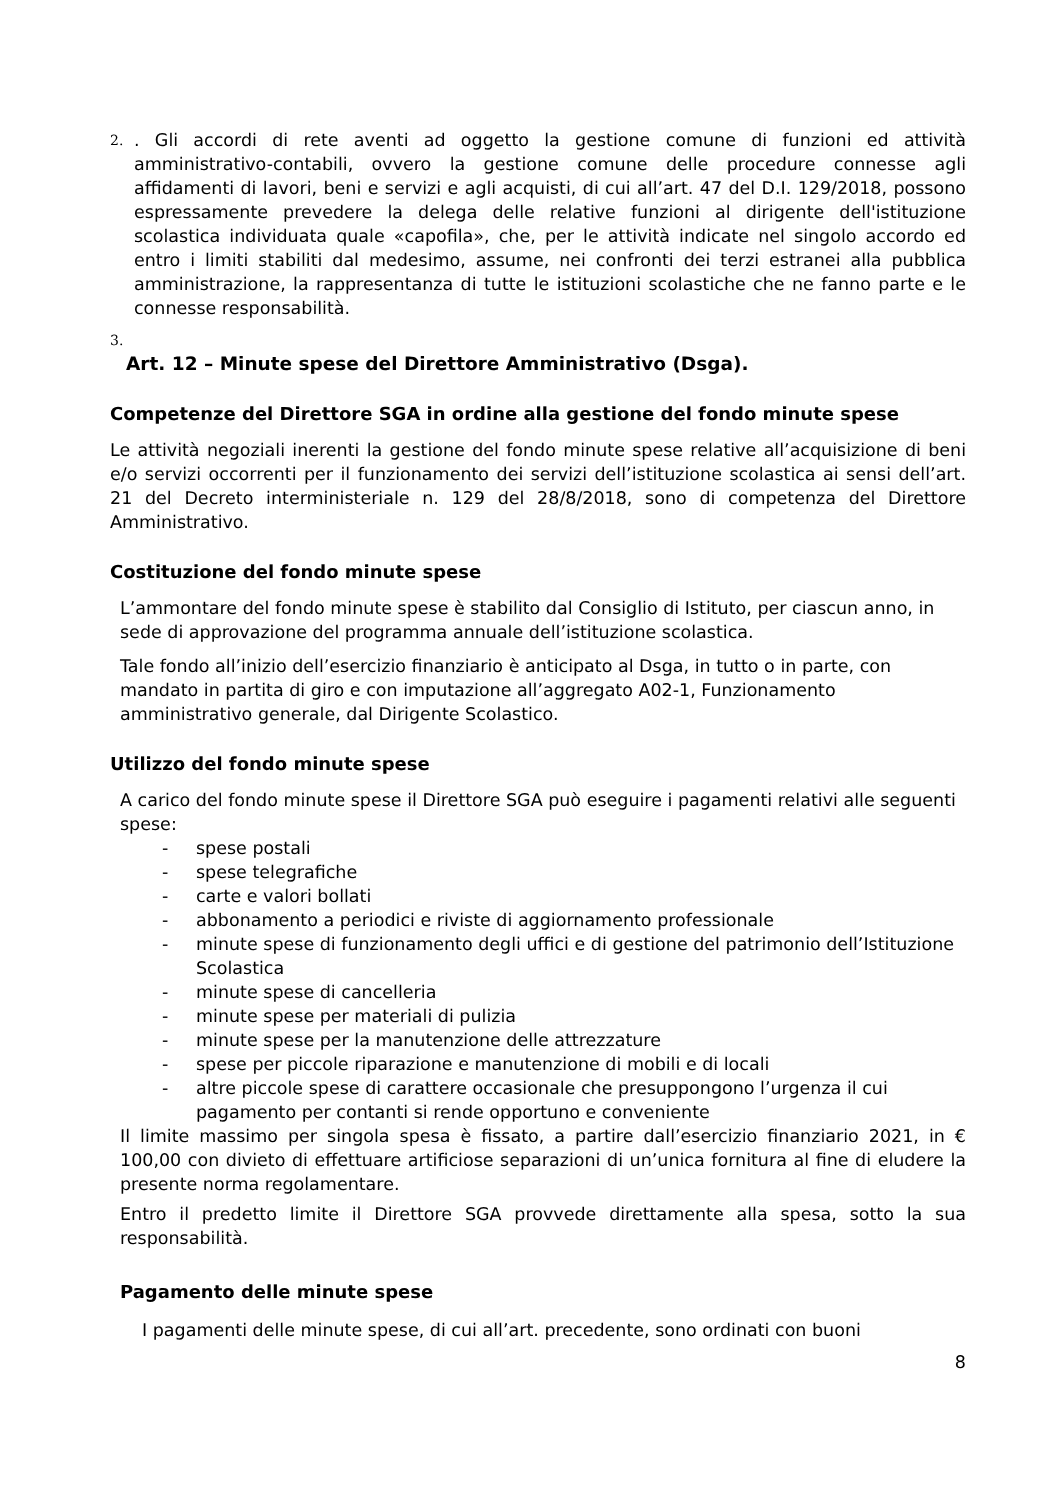2.
. Gli accordi di rete aventi ad oggetto la gestione comune di funzioni ed attività amministrativo-contabili, ovvero la gestione comune delle procedure connesse agli affidamenti di lavori, beni e servizi e agli acquisti, di cui all’art. 47 del D.I. 129/2018, possono espressamente prevedere la delega delle relative funzioni al dirigente dell'istituzione scolastica individuata quale «capofila», che, per le attività indicate nel singolo accordo ed entro i limiti stabiliti dal medesimo, assume, nei confronti dei terzi estranei alla pubblica amministrazione, la rappresentanza di tutte le istituzioni scolastiche che ne fanno parte e le connesse responsabilità.
3.
Art. 12 – Minute spese del Direttore Amministrativo (Dsga).
Competenze del Direttore SGA in ordine alla gestione del fondo minute spese
Le attività negoziali inerenti la gestione del fondo minute spese relative all’acquisizione di beni e/o servizi occorrenti per il funzionamento dei servizi dell’istituzione scolastica ai sensi dell’art. 21 del Decreto interministeriale n. 129 del 28/8/2018, sono di competenza del Direttore Amministrativo.
Costituzione del fondo minute spese
L’ammontare del fondo minute spese è stabilito dal Consiglio di Istituto, per ciascun anno, in sede di approvazione del programma annuale dell’istituzione scolastica.
Tale fondo all’inizio dell’esercizio finanziario è anticipato al Dsga, in tutto o in parte, con mandato in partita di giro e con imputazione all’aggregato A02-1, Funzionamento amministrativo generale, dal Dirigente Scolastico.
Utilizzo del fondo minute spese
A carico del fondo minute spese il Direttore SGA può eseguire i pagamenti relativi alle seguenti spese:
- spese postali
- spese telegrafiche
- carte e valori bollati
- abbonamento a periodici e riviste di aggiornamento professionale
- minute spese di funzionamento degli uffici e di gestione del patrimonio dell’Istituzione Scolastica
- minute spese di cancelleria
- minute spese per materiali di pulizia
- minute spese per la manutenzione delle attrezzature
- spese per piccole riparazione e manutenzione di mobili e di locali
- altre piccole spese di carattere occasionale che presuppongono l’urgenza il cui pagamento per contanti si rende opportuno e conveniente
Il limite massimo per singola spesa è fissato, a partire dall’esercizio finanziario 2021, in € 100,00 con divieto di effettuare artificiose separazioni di un’unica fornitura al fine di eludere la presente norma regolamentare.
Entro il predetto limite il Direttore SGA provvede direttamente alla spesa, sotto la sua responsabilità.
Pagamento delle minute spese
I pagamenti delle minute spese, di cui all’art. precedente, sono ordinati con buoni
8